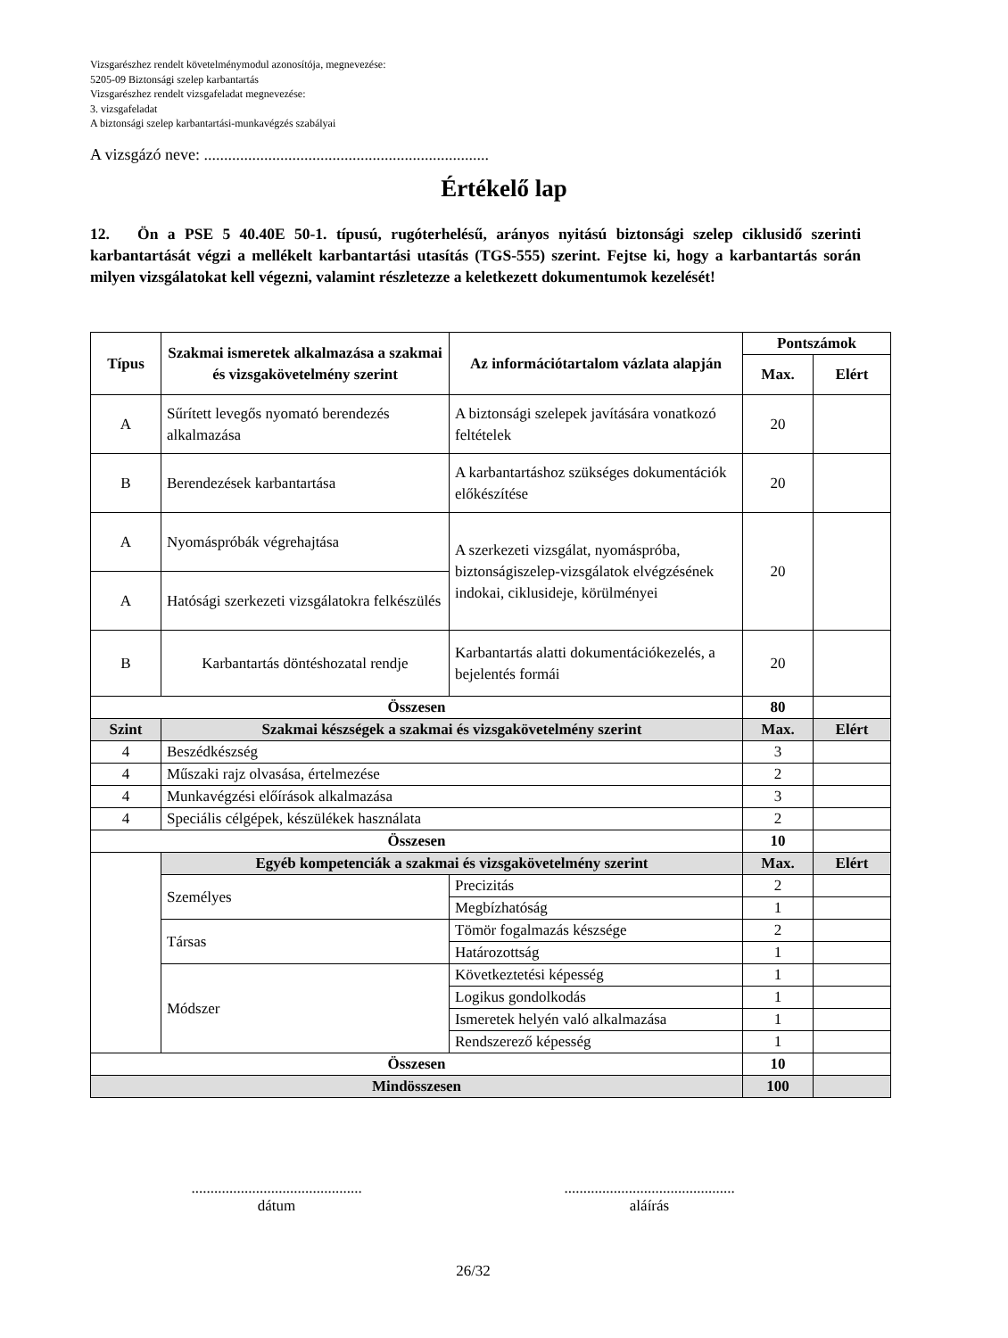Vizsgarészhez rendelt követelménymodul azonosítója, megnevezése:
5205-09 Biztonsági szelep karbantartás
Vizsgarészhez rendelt vizsgafeladat megnevezése:
3. vizsgafeladat
A biztonsági szelep karbantartási-munkavégzés szabályai
A vizsgázó neve: .......................................................................
Értékelő lap
12. Ön a PSE 5 40.40E 50-1. típusú, rugóterhelésű, arányos nyitású biztonsági szelep ciklusidő szerinti karbantartását végzi a mellékelt karbantartási utasítás (TGS-555) szerint. Fejtse ki, hogy a karbantartás során milyen vizsgálatokat kell végezni, valamint részletezze a keletkezett dokumentumok kezelését!
| Típus | Szakmai ismeretek alkalmazása a szakmai és vizsgakövetelmény szerint | Az információtartalom vázlata alapján | Pontszámok | |
| --- | --- | --- | --- | --- |
| | | | Max. | Elért |
| A | Sűrített levegős nyomató berendezés alkalmazása | A biztonsági szelepek javítására vonatkozó feltételek | 20 | |
| B | Berendezések karbantartása | A karbantartáshoz szükséges dokumentációk előkészítése | 20 | |
| A | Nyomáspróbák végrehajtása | A szerkezeti vizsgálat, nyomáspróba, biztonságiszelep-vizsgálatok elvégzésének indokai, ciklusideje, körülményei | 20 | |
| A | Hatósági szerkezeti vizsgálatokra felkészülés | | | |
| B | Karbantartás döntéshozatal rendje | Karbantartás alatti dokumentációkezelés, a bejelentés formái | 20 | |
| Összesen | | | 80 | |
| Szint | Szakmai készségek a szakmai és vizsgakövetelmény szerint | | Max. | Elért |
| 4 | Beszédkészség | | 3 | |
| 4 | Műszaki rajz olvasása, értelmezése | | 2 | |
| 4 | Munkavégzési előírások alkalmazása | | 3 | |
| 4 | Speciális célgépek, készülékek használata | | 2 | |
| Összesen | | | 10 | |
| | Egyéb kompetenciák a szakmai és vizsgakövetelmény szerint | | Max. | Elért |
| | Személyes | Precizitás | 2 | |
| | | Megbízhatóság | 1 | |
| | Társas | Tömör fogalmazás készsége | 2 | |
| | | Határozottság | 1 | |
| | Módszer | Következtetési képesség | 1 | |
| | | Logikus gondolkodás | 1 | |
| | | Ismeretek helyén való alkalmazása | 1 | |
| | | Rendszerező képesség | 1 | |
| Összesen | | | 10 | |
| Mindösszesen | | | 100 | |
.............................................
dátum
.............................................
aláírás
26/32